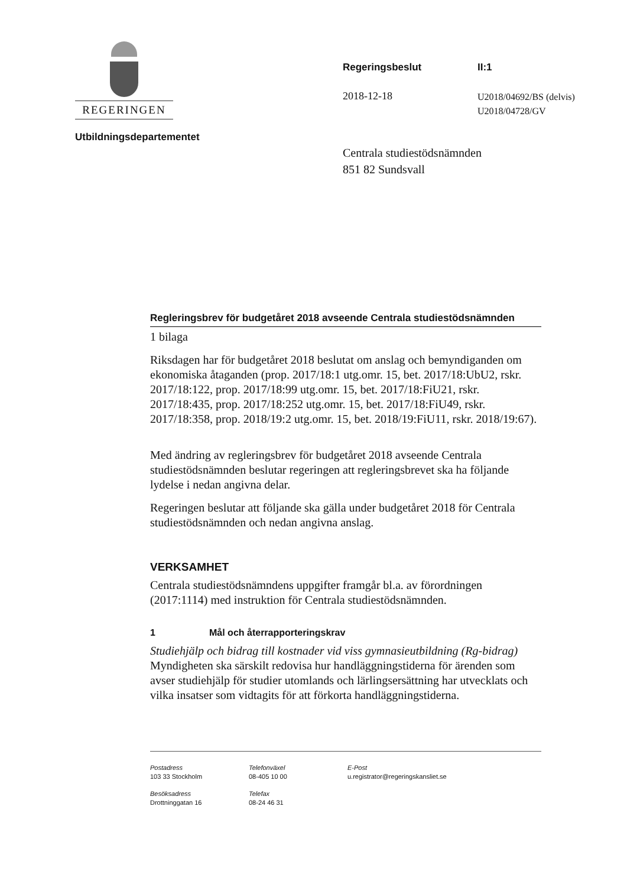REGERINGEN
Utbildningsdepartementet
Regeringsbeslut II:1
2018-12-18
U2018/04692/BS (delvis)
U2018/04728/GV
Centrala studiestödsnämnden
851 82 Sundsvall
Regleringsbrev för budgetåret 2018 avseende Centrala studiestödsnämnden
1 bilaga
Riksdagen har för budgetåret 2018 beslutat om anslag och bemyndiganden om ekonomiska åtaganden (prop. 2017/18:1 utg.omr. 15, bet. 2017/18:UbU2, rskr. 2017/18:122, prop. 2017/18:99 utg.omr. 15, bet. 2017/18:FiU21, rskr. 2017/18:435, prop. 2017/18:252 utg.omr. 15, bet. 2017/18:FiU49, rskr. 2017/18:358, prop. 2018/19:2 utg.omr. 15, bet. 2018/19:FiU11, rskr. 2018/19:67).
Med ändring av regleringsbrev för budgetåret 2018 avseende Centrala studiestödsnämnden beslutar regeringen att regleringsbrevet ska ha följande lydelse i nedan angivna delar.
Regeringen beslutar att följande ska gälla under budgetåret 2018 för Centrala studiestödsnämnden och nedan angivna anslag.
VERKSAMHET
Centrala studiestödsnämndens uppgifter framgår bl.a. av förordningen (2017:1114) med instruktion för Centrala studiestödsnämnden.
1 Mål och återrapporteringskrav
Studiehjälp och bidrag till kostnader vid viss gymnasieutbildning (Rg-bidrag)
Myndigheten ska särskilt redovisa hur handläggningstiderna för ärenden som avser studiehjälp för studier utomlands och lärlingsersättning har utvecklats och vilka insatser som vidtagits för att förkorta handläggningstiderna.
Postadress
103 33 Stockholm
Telefonväxel
08-405 10 00
E-Post
u.registrator@regeringskansliet.se
Besöksadress
Drottninggatan 16
Telefax
08-24 46 31